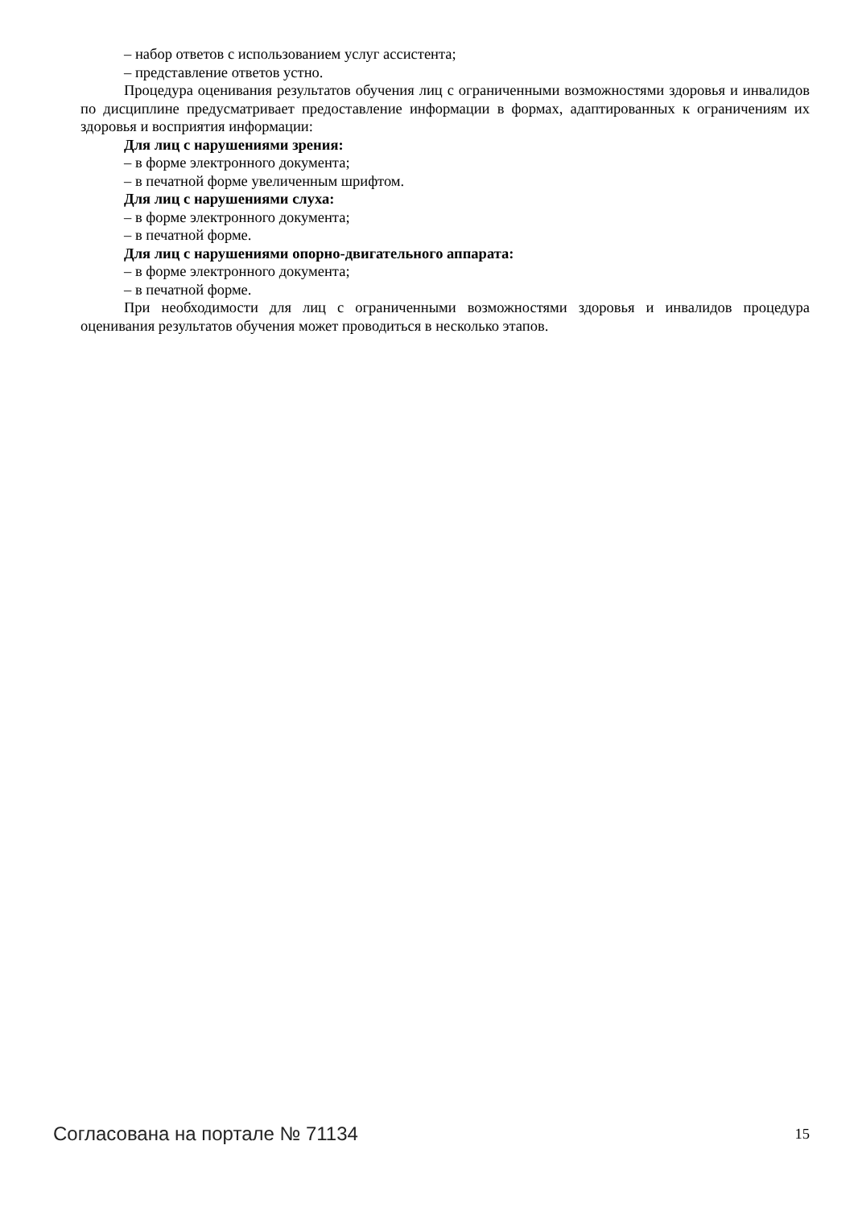– набор ответов с использованием услуг ассистента;
– представление ответов устно.
Процедура оценивания результатов обучения лиц с ограниченными возможностями здоровья и инвалидов по дисциплине предусматривает предоставление информации в формах, адаптированных к ограничениям их здоровья и восприятия информации:
Для лиц с нарушениями зрения:
– в форме электронного документа;
– в печатной форме увеличенным шрифтом.
Для лиц с нарушениями слуха:
– в форме электронного документа;
– в печатной форме.
Для лиц с нарушениями опорно-двигательного аппарата:
– в форме электронного документа;
– в печатной форме.
При необходимости для лиц с ограниченными возможностями здоровья и инвалидов процедура оценивания результатов обучения может проводиться в несколько этапов.
Согласована на портале № 71134 15